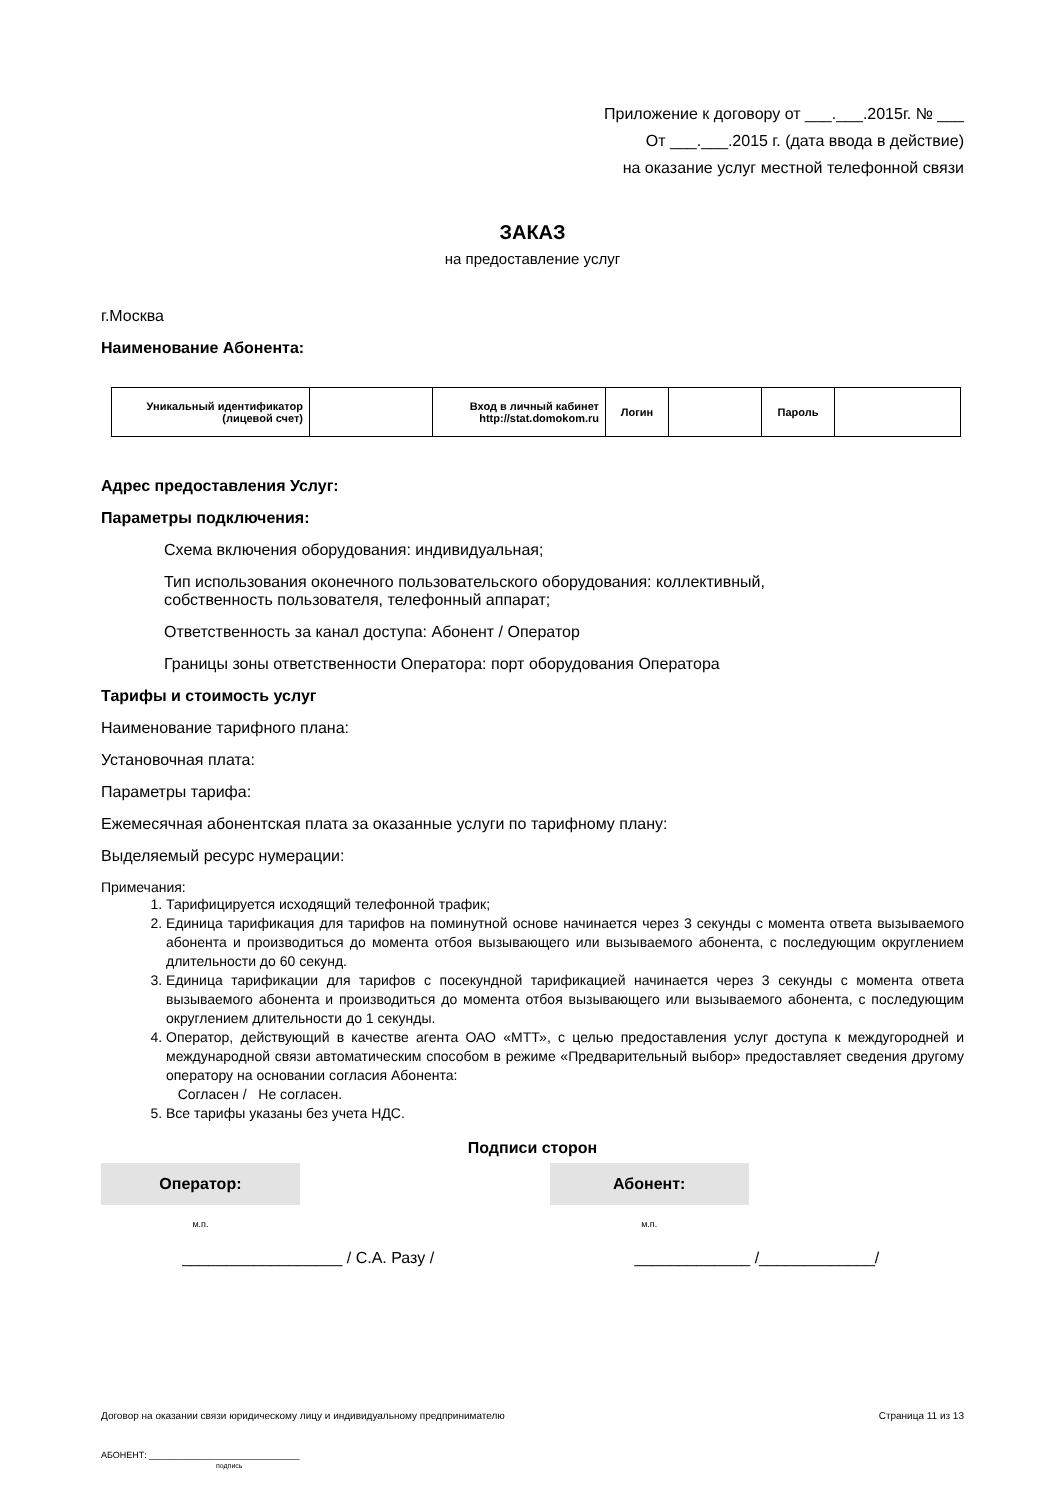Приложение к договору от ___.___.2015г. № ___
От ___.___.2015 г. (дата ввода в действие)
на оказание услуг местной телефонной связи
ЗАКАЗ
на предоставление услуг
г.Москва
Наименование Абонента:
| Уникальный идентификатор (лицевой счет) | | Вход в личный кабинет http://stat.domokom.ru | Логин | | Пароль | |
Адрес предоставления Услуг:
Параметры подключения:
Схема включения оборудования: индивидуальная;
Тип использования оконечного пользовательского оборудования: коллективный,
собственность пользователя, телефонный аппарат;
Ответственность за канал доступа: Абонент / Оператор
Границы зоны ответственности Оператора: порт оборудования Оператора
Тарифы и стоимость услуг
Наименование тарифного плана:
Установочная плата:
Параметры тарифа:
Ежемесячная абонентская плата за оказанные услуги по тарифному плану:
Выделяемый ресурс нумерации:
Примечания:
1. Тарифицируется исходящий телефонной трафик;
2. Единица тарификация для тарифов на поминутной основе начинается через 3 секунды с момента ответа вызываемого абонента и производиться до момента отбоя вызывающего или вызываемого абонента, с последующим округлением длительности до 60 секунд.
3. Единица тарификации для тарифов с посекундной тарификацией начинается через 3 секунды с момента ответа вызываемого абонента и производиться до момента отбоя вызывающего или вызываемого абонента, с последующим округлением длительности до 1 секунды.
4. Оператор, действующий в качестве агента ОАО «МТТ», с целью предоставления услуг доступа к междугородней и международной связи автоматическим способом в режиме «Предварительный выбор» предоставляет сведения другому оператору на основании согласия Абонента:
Согласен / Не согласен.
5. Все тарифы указаны без учета НДС.
Подписи сторон
Оператор:
м.п.
__________________ / С.А. Разу /
Абонент:
м.п.
_____________ /_____________/
Договор на оказании связи юридическому лицу и индивидуальному предпринимателю Страница 11 из 13
АБОНЕНТ: ______________________________
подпись